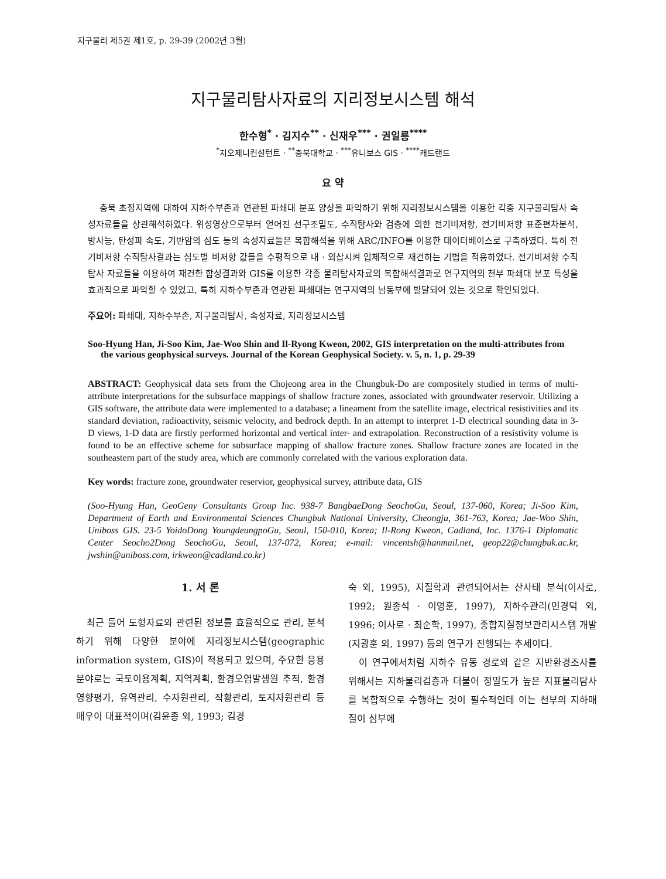지구물리 제5권 제1호, p. 29-39 (2002년 3월)
지구물리탐사자료의 지리정보시스템 해석
한수형<sup>*</sup> · 김지수<sup>**</sup> · 신재우<sup>***</sup> · 권일룡<sup>****</sup>
<sup>*</sup> 지오제니컨설턴트 · <sup>**</sup>충북대학교 · <sup>***</sup>유니보스 GIS · <sup>****</sup>캐드랜드
요 약
충북 초정지역에 대하여 지하수부존과 연관된 파쇄대 분포 양상을 파악하기 위해 지리정보시스템을 이용한 각종 지구물리탐사 속성자료들을 상관해석하였다. 위성영상으로부터 얻어진 선구조밀도, 수직탐사와 검층에 의한 전기비저항, 전기비저항 표준편차분석, 방사능, 탄성파 속도, 기반암의 심도 등의 속성자료들은 복합해석을 위해 ARC/INFO를 이용한 데이터베이스로 구축하였다. 특히 전기비저항 수직탐사결과는 심도별 비저항 값들을 수평적으로 내 · 외삽시켜 입체적으로 재건하는 기법을 적용하였다. 전기비저항 수직탐사 자료들을 이용하여 재건한 합성결과와 GIS를 이용한 각종 물리탐사자료의 복합해석결과로 연구지역의 천부 파쇄대 분포 특성을 효과적으로 파악할 수 있었고, 특히 지하수부존과 연관된 파쇄대는 연구지역의 남동부에 발달되어 있는 것으로 확인되었다.
주요어: 파쇄대, 지하수부존, 지구물리탐사, 속성자료, 지리정보시스템
Soo-Hyung Han, Ji-Soo Kim, Jae-Woo Shin and Il-Ryong Kweon, 2002, GIS interpretation on the multi-attributes from the various geophysical surveys. Journal of the Korean Geophysical Society. v. 5, n. 1, p. 29-39
ABSTRACT: Geophysical data sets from the Chojeong area in the Chungbuk-Do are compositely studied in terms of multi-attribute interpretations for the subsurface mappings of shallow fracture zones, associated with groundwater reservoir. Utilizing a GIS software, the attribute data were implemented to a database; a lineament from the satellite image, electrical resistivities and its standard deviation, radioactivity, seismic velocity, and bedrock depth. In an attempt to interpret 1-D electrical sounding data in 3-D views, 1-D data are firstly performed horizontal and vertical inter- and extrapolation. Reconstruction of a resistivity volume is found to be an effective scheme for subsurface mapping of shallow fracture zones. Shallow fracture zones are located in the southeastern part of the study area, which are commonly correlated with the various exploration data.
Key words: fracture zone, groundwater reservior, geophysical survey, attribute data, GIS
(Soo-Hyung Han, GeoGeny Consultants Group Inc. 938-7 BangbaeDong SeochoGu, Seoul, 137-060, Korea; Ji-Soo Kim, Department of Earth and Environmental Sciences Chungbuk National University, Cheongju, 361-763, Korea; Jae-Woo Shin, Uniboss GIS. 23-5 YoidoDong YoungdeungpoGu, Seoul, 150-010, Korea; Il-Rong Kweon, Cadland, Inc. 1376-1 Diplomatic Center Seocho2Dong SeochoGu, Seoul, 137-072, Korea; e-mail: vincentsh@hanmail.net, geop22@chungbuk.ac.kr, jwshin@uniboss.com, irkweon@cadland.co.kr)
1. 서 론
최근 들어 도형자료와 관련된 정보를 효율적으로 관리, 분석하기 위해 다양한 분야에 지리정보시스템(geographic information system, GIS)이 적용되고 있으며, 주요한 응용분야로는 국토이용계획, 지역계획, 환경오염발생원 추적, 환경영향평가, 유역관리, 수자원관리, 작황관리, 토지자원관리 등 매우이 대표적이며(김윤종 외, 1993; 김경
숙 외, 1995), 지질학과 관련되어서는 산사태 분석(이사로, 1992; 원종석 · 이영훈, 1997), 지하수관리(민경덕 외, 1996; 이사로 · 최순학, 1997), 종합지질정보관리시스템 개발(지광훈 외, 1997) 등의 연구가 진행되는 추세이다.
이 연구에서처럼 지하수 유동 경로와 같은 지반환경조사를 위해서는 지하물리검층과 더불어 정밀도가 높은 지표물리탐사를 복합적으로 수행하는 것이 필수적인데 이는 천부의 지하매질이 심부에